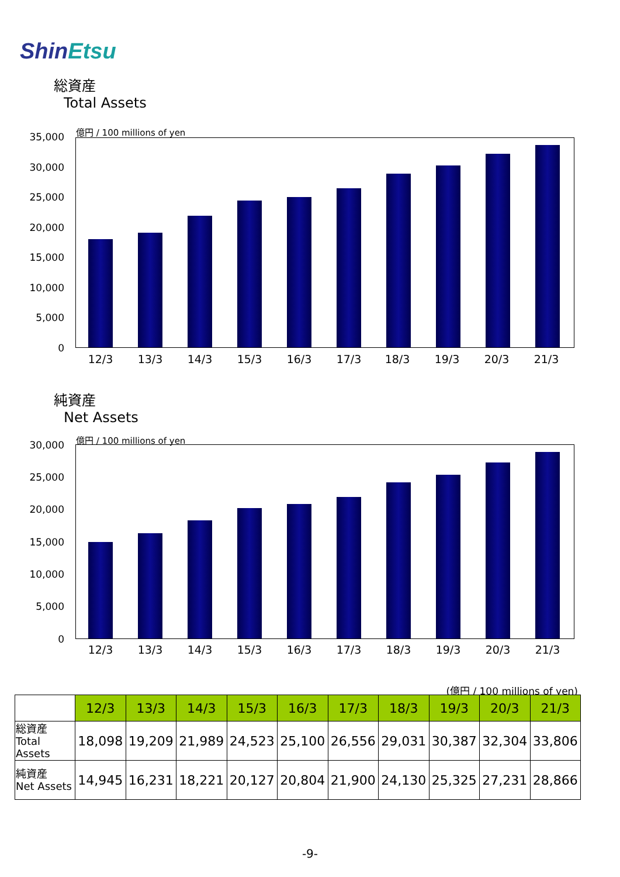ShinEtsu
総資産
Total Assets
億円 / 100 millions of yen
35,000
30,000
25,000
20,000
15,000
10,000
5,000
0
12/3 13/3 14/3 15/3 16/3 17/3 18/3 19/3 20/3 21/3
純資産
Net Assets
億円 / 100 millions of yen
30,000
25,000
20,000
15,000
10,000
5,000
0
12/3 13/3 14/3 15/3 16/3 17/3 18/3 19/3 20/3 21/3
(億円 / 100 millions of yen)
| | 12/3 | 13/3 | 14/3 | 15/3 | 16/3 | 17/3 | 18/3 | 19/3 | 20/3 | 21/3 |
| 総資産 Total Assets | 18,098 | 19,209 | 21,989 | 24,523 | 25,100 | 26,556 | 29,031 | 30,387 | 32,304 | 33,806 |
| 純資産 Net Assets | 14,945 | 16,231 | 18,221 | 20,127 | 20,804 | 21,900 | 24,130 | 25,325 | 27,231 | 28,866 |
-9-